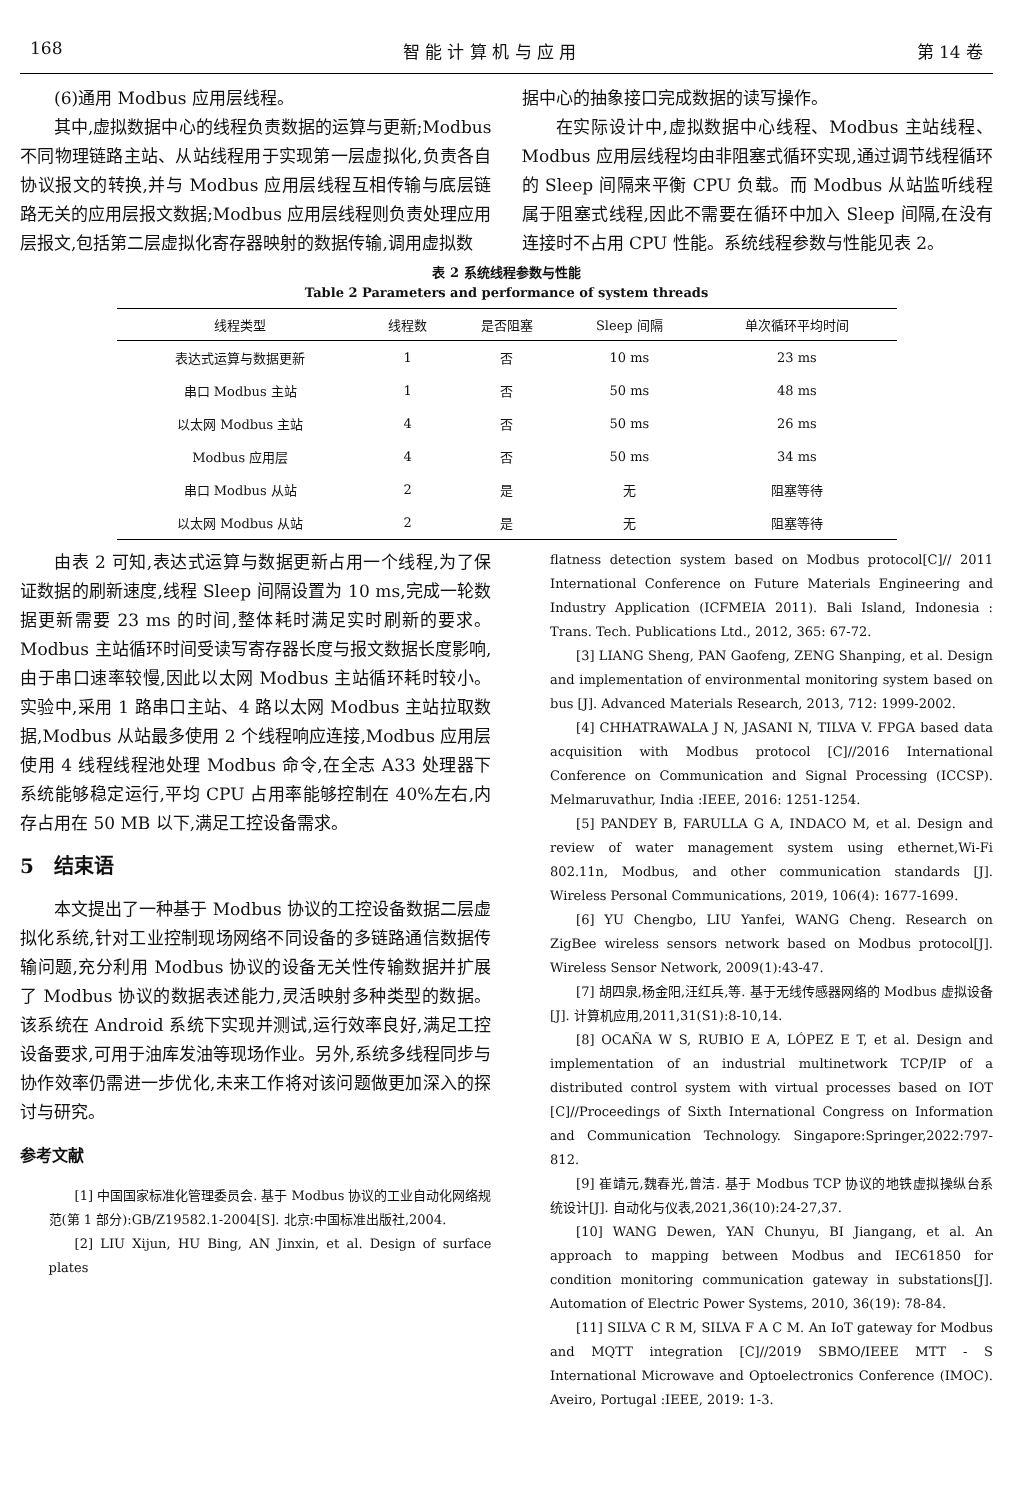168 智 能 计 算 机 与 应 用 第 14 卷
(6)通用 Modbus 应用层线程。
其中,虚拟数据中心的线程负责数据的运算与更新;Modbus 不同物理链路主站、从站线程用于实现第一层虚拟化,负责各自协议报文的转换,并与 Modbus 应用层线程互相传输与底层链路无关的应用层报文数据;Modbus 应用层线程则负责处理应用层报文,包括第二层虚拟化寄存器映射的数据传输,调用虚拟数
据中心的抽象接口完成数据的读写操作。
在实际设计中,虚拟数据中心线程、Modbus 主站线程、Modbus 应用层线程均由非阻塞式循环实现,通过调节线程循环的 Sleep 间隔来平衡 CPU 负载。而 Modbus 从站监听线程属于阻塞式线程,因此不需要在循环中加入 Sleep 间隔,在没有连接时不占用 CPU 性能。系统线程参数与性能见表 2。
表 2 系统线程参数与性能
Table 2 Parameters and performance of system threads
| 线程类型 | 线程数 | 是否阻塞 | Sleep 间隔 | 单次循环平均时间 |
| --- | --- | --- | --- | --- |
| 表达式运算与数据更新 | 1 | 否 | 10 ms | 23 ms |
| 串口 Modbus 主站 | 1 | 否 | 50 ms | 48 ms |
| 以太网 Modbus 主站 | 4 | 否 | 50 ms | 26 ms |
| Modbus 应用层 | 4 | 否 | 50 ms | 34 ms |
| 串口 Modbus 从站 | 2 | 是 | 无 | 阻塞等待 |
| 以太网 Modbus 从站 | 2 | 是 | 无 | 阻塞等待 |
由表 2 可知,表达式运算与数据更新占用一个线程,为了保证数据的刷新速度,线程 Sleep 间隔设置为 10 ms,完成一轮数据更新需要 23 ms 的时间,整体耗时满足实时刷新的要求。Modbus 主站循环时间受读写寄存器长度与报文数据长度影响,由于串口速率较慢,因此以太网 Modbus 主站循环耗时较小。实验中,采用 1 路串口主站、4 路以太网 Modbus 主站拉取数据,Modbus 从站最多使用 2 个线程响应连接,Modbus 应用层使用 4 线程线程池处理 Modbus 命令,在全志 A33 处理器下系统能够稳定运行,平均 CPU 占用率能够控制在 40%左右,内存占用在 50 MB 以下,满足工控设备需求。
5　结束语
本文提出了一种基于 Modbus 协议的工控设备数据二层虚拟化系统,针对工业控制现场网络不同设备的多链路通信数据传输问题,充分利用 Modbus 协议的设备无关性传输数据并扩展了 Modbus 协议的数据表述能力,灵活映射多种类型的数据。该系统在 Android 系统下实现并测试,运行效率良好,满足工控设备要求,可用于油库发油等现场作业。另外,系统多线程同步与协作效率仍需进一步优化,未来工作将对该问题做更加深入的探讨与研究。
参考文献
[1] 中国国家标准化管理委员会. 基于 Modbus 协议的工业自动化网络规范(第 1 部分):GB/Z19582.1-2004[S]. 北京:中国标准出版社,2004.
[2] LIU Xijun, HU Bing, AN Jinxin, et al. Design of surface plates
flatness detection system based on Modbus protocol[C]// 2011 International Conference on Future Materials Engineering and Industry Application (ICFMEIA 2011). Bali Island, Indonesia : Trans. Tech. Publications Ltd., 2012, 365: 67-72.
[3] LIANG Sheng, PAN Gaofeng, ZENG Shanping, et al. Design and implementation of environmental monitoring system based on bus [J]. Advanced Materials Research, 2013, 712: 1999-2002.
[4] CHHATRAWALA J N, JASANI N, TILVA V. FPGA based data acquisition with Modbus protocol [C]//2016 International Conference on Communication and Signal Processing (ICCSP). Melmaruvathur, India :IEEE, 2016: 1251-1254.
[5] PANDEY B, FARULLA G A, INDACO M, et al. Design and review of water management system using ethernet,Wi-Fi 802.11n, Modbus, and other communication standards [J]. Wireless Personal Communications, 2019, 106(4): 1677-1699.
[6] YU Chengbo, LIU Yanfei, WANG Cheng. Research on ZigBee wireless sensors network based on Modbus protocol[J]. Wireless Sensor Network, 2009(1):43-47.
[7] 胡四泉,杨金阳,汪红兵,等. 基于无线传感器网络的 Modbus 虚拟设备[J]. 计算机应用,2011,31(S1):8-10,14.
[8] OCAÑA W S, RUBIO E A, LÓPEZ E T, et al. Design and implementation of an industrial multinetwork TCP/IP of a distributed control system with virtual processes based on IOT [C]//Proceedings of Sixth International Congress on Information and Communication Technology. Singapore:Springer,2022:797-812.
[9] 崔靖元,魏春光,曾洁. 基于 Modbus TCP 协议的地铁虚拟操纵台系统设计[J]. 自动化与仪表,2021,36(10):24-27,37.
[10] WANG Dewen, YAN Chunyu, BI Jiangang, et al. An approach to mapping between Modbus and IEC61850 for condition monitoring communication gateway in substations[J]. Automation of Electric Power Systems, 2010, 36(19): 78-84.
[11] SILVA C R M, SILVA F A C M. An IoT gateway for Modbus and MQTT integration [C]//2019 SBMO/IEEE MTT - S International Microwave and Optoelectronics Conference (IMOC). Aveiro, Portugal :IEEE, 2019: 1-3.